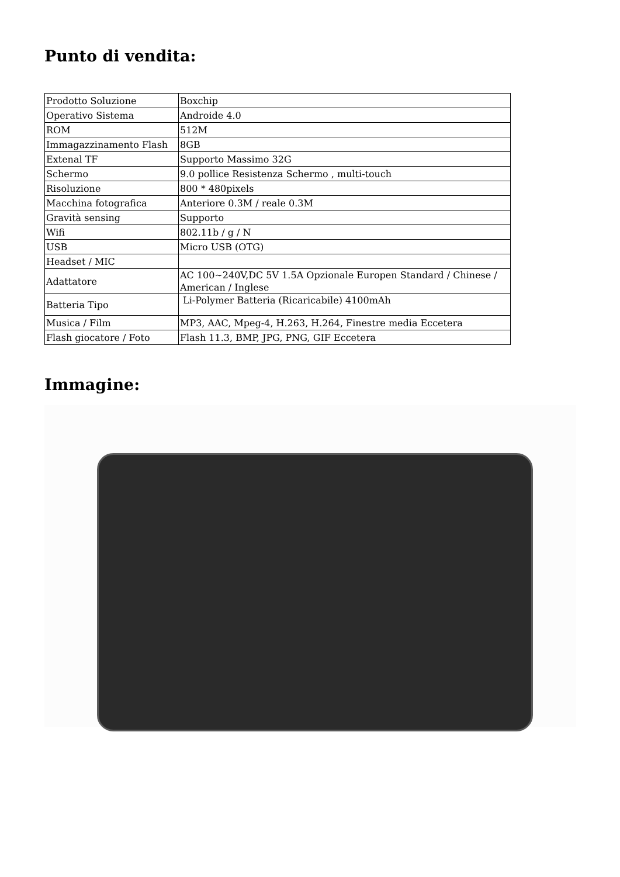Punto di vendita:
| Prodotto Soluzione | Boxchip |
| Operativo Sistema | Androide 4.0 |
| ROM | 512M |
| Immagazzinamento Flash | 8GB |
| Extenal TF | Supporto Massimo 32G |
| Schermo | 9.0 pollice Resistenza Schermo , multi-touch |
| Risoluzione | 800 * 480pixels |
| Macchina fotografica | Anteriore 0.3M / reale 0.3M |
| Gravità sensing | Supporto |
| Wifi | 802.11b / g / N |
| USB | Micro USB (OTG) |
| Headset / MIC | |
| Adattatore | AC 100~240V,DC 5V 1.5A Opzionale Europen Standard / Chinese / American / Inglese |
| Batteria Tipo | Li-Polymer Batteria (Ricaricabile) 4100mAh |
| Musica / Film | MP3, AAC, Mpeg-4, H.263, H.264, Finestre media Eccetera |
| Flash giocatore / Foto | Flash 11.3, BMP, JPG, PNG, GIF Eccetera |
Immagine: